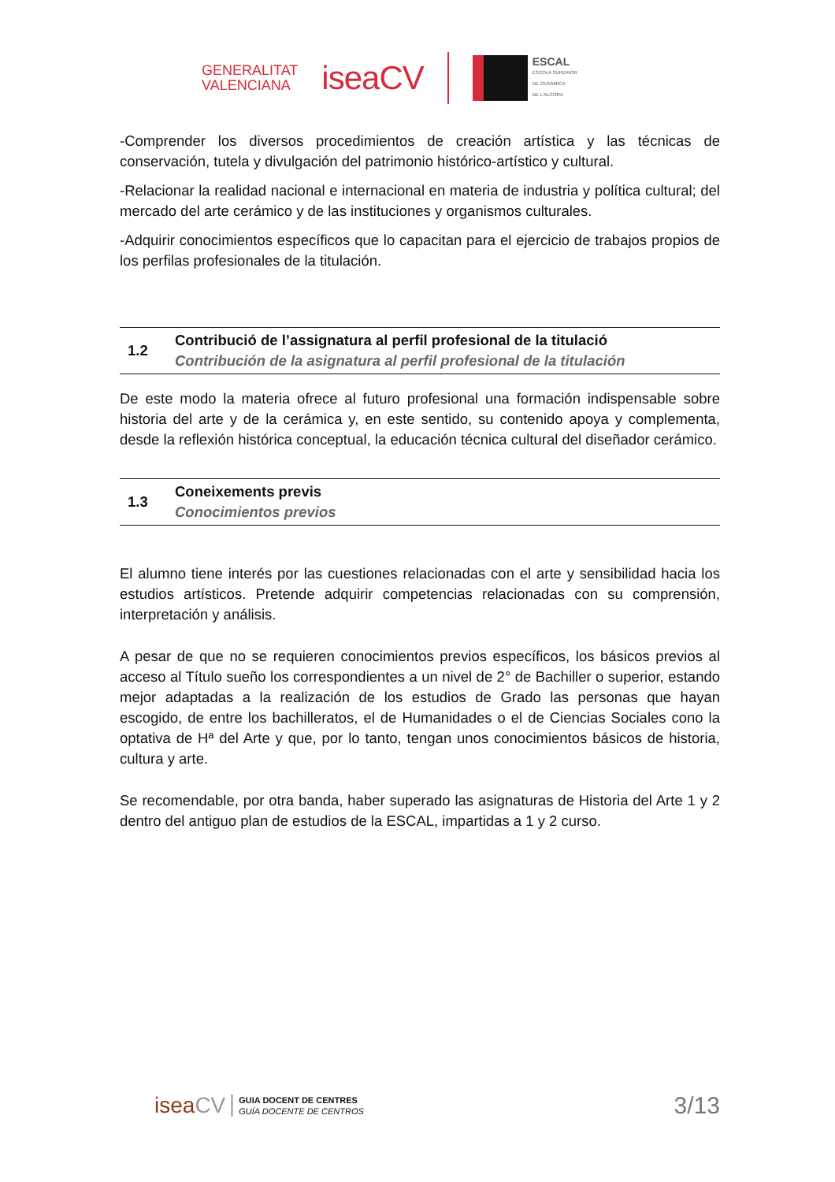GENERALITAT
VALENCIANA
iseaCV
ESCAL
ESCOLA SUPERIOR
DE CERÀMICA
DE L'ALCORA
-Comprender los diversos procedimientos de creación artística y las técnicas de conservación, tutela y divulgación del patrimonio histórico-artístico y cultural.
-Relacionar la realidad nacional e internacional en materia de industria y política cultural; del mercado del arte cerámico y de las instituciones y organismos culturales.
-Adquirir conocimientos específicos que lo capacitan para el ejercicio de trabajos propios de los perfilas profesionales de la titulación.
1.2
Contribució de l’assignatura al perfil profesional de la titulació
Contribución de la asignatura al perfil profesional de la titulación
De este modo la materia ofrece al futuro profesional una formación indispensable sobre historia del arte y de la cerámica y, en este sentido, su contenido apoya y complementa, desde la reflexión histórica conceptual, la educación técnica cultural del diseñador cerámico.
1.3
Coneixements previs
Conocimientos previos
El alumno tiene interés por las cuestiones relacionadas con el arte y sensibilidad hacia los estudios artísticos. Pretende adquirir competencias relacionadas con su comprensión, interpretación y análisis.
A pesar de que no se requieren conocimientos previos específicos, los básicos previos al acceso al Título sueño los correspondientes a un nivel de 2° de Bachiller o superior, estando mejor adaptadas a la realización de los estudios de Grado las personas que hayan escogido, de entre los bachilleratos, el de Humanidades o el de Ciencias Sociales cono la optativa de Hª del Arte y que, por lo tanto, tengan unos conocimientos básicos de historia, cultura y arte.
Se recomendable, por otra banda, haber superado las asignaturas de Historia del Arte 1 y 2 dentro del antiguo plan de estudios de la ESCAL, impartidas a 1 y 2 curso.
iseaCV
GUIA DOCENT DE CENTRES
GUÍA DOCENTE DE CENTROS
3/13